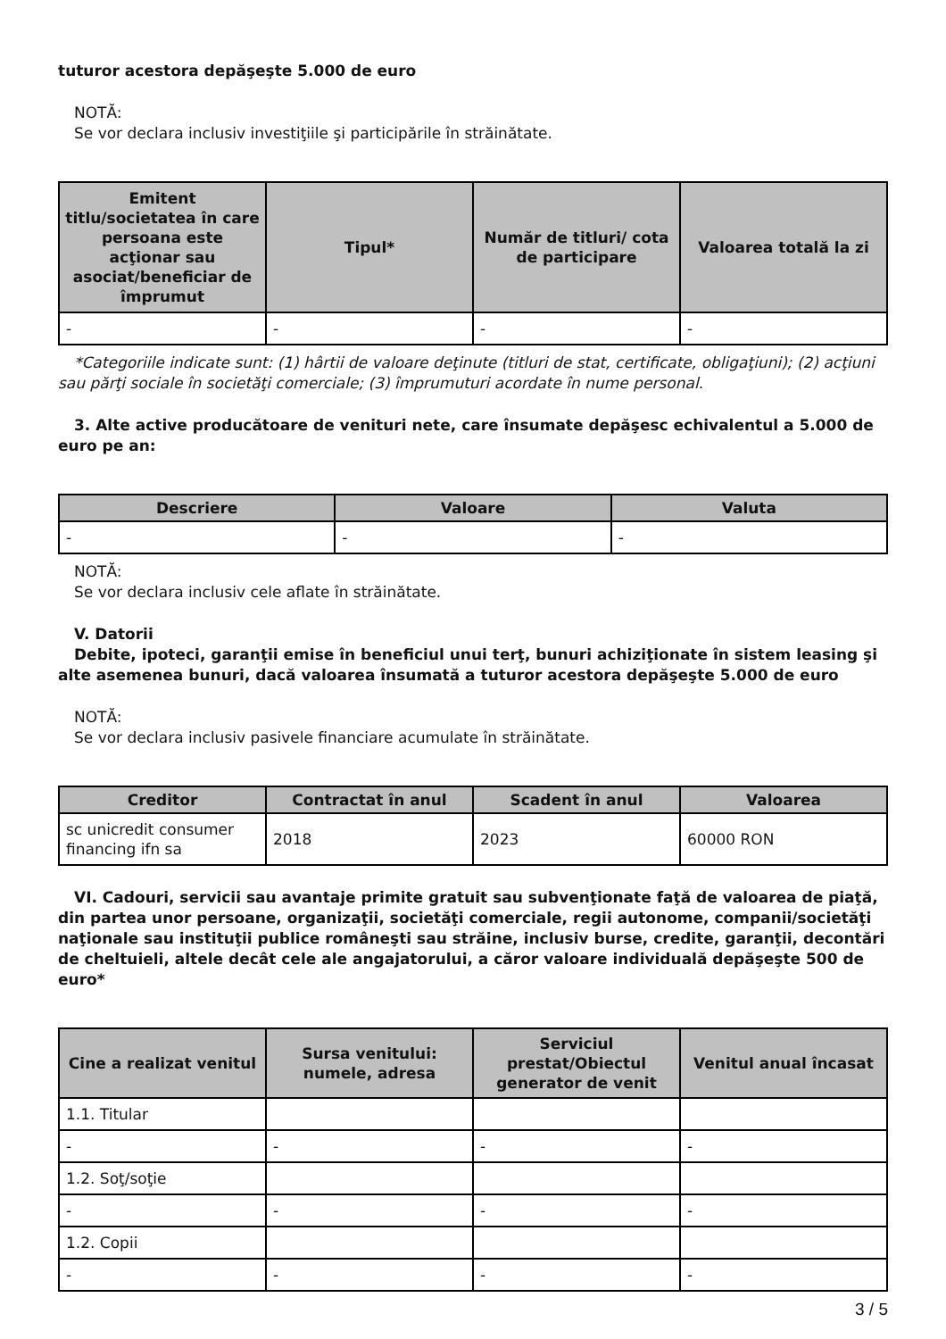tuturor acestora depăşeşte 5.000 de euro
NOTĂ:
Se vor declara inclusiv investiţiile şi participările în străinătate.
| Emitent titlu/societatea în care persoana este acţionar sau asociat/beneficiar de împrumut | Tipul* | Număr de titluri/ cota de participare | Valoarea totală la zi |
| --- | --- | --- | --- |
| - | - | - | - |
*Categoriile indicate sunt: (1) hârtii de valoare deţinute (titluri de stat, certificate, obligaţiuni); (2) acţiuni sau părţi sociale în societăţi comerciale; (3) împrumuturi acordate în nume personal.
3. Alte active producătoare de venituri nete, care însumate depăşesc echivalentul a 5.000 de euro pe an:
| Descriere | Valoare | Valuta |
| --- | --- | --- |
| - | - | - |
NOTĂ:
Se vor declara inclusiv cele aflate în străinătate.
V. Datorii
Debite, ipoteci, garanţii emise în beneficiul unui terţ, bunuri achiziţionate în sistem leasing şi alte asemenea bunuri, dacă valoarea însumată a tuturor acestora depăşeşte 5.000 de euro
NOTĂ:
Se vor declara inclusiv pasivele financiare acumulate în străinătate.
| Creditor | Contractat în anul | Scadent în anul | Valoarea |
| --- | --- | --- | --- |
| sc unicredit consumer financing ifn sa | 2018 | 2023 | 60000 RON |
VI. Cadouri, servicii sau avantaje primite gratuit sau subvenţionate faţă de valoarea de piaţă, din partea unor persoane, organizaţii, societăţi comerciale, regii autonome, companii/societăţi naţionale sau instituţii publice româneşti sau străine, inclusiv burse, credite, garanţii, decontări de cheltuieli, altele decât cele ale angajatorului, a căror valoare individuală depăşeşte 500 de euro*
| Cine a realizat venitul | Sursa venitului: numele, adresa | Serviciul prestat/Obiectul generator de venit | Venitul anual încasat |
| --- | --- | --- | --- |
| 1.1. Titular | | | |
| - | - | - | - |
| 1.2. Soţ/soţie | | | |
| - | - | - | - |
| 1.2. Copii | | | |
| - | - | - | - |
3 / 5